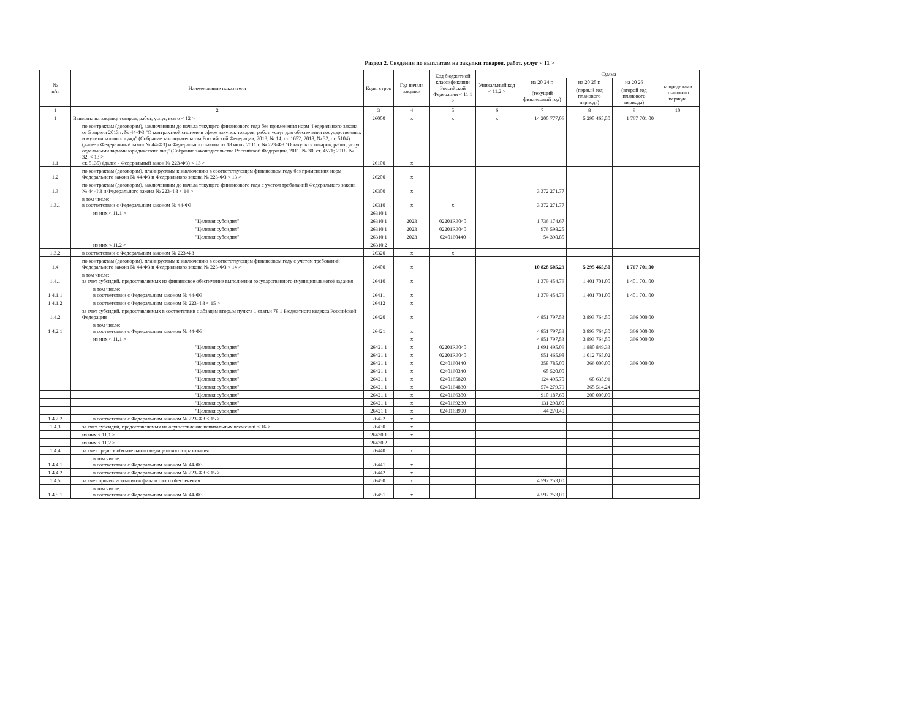Раздел 2. Сведения по выплатам на закупки товаров, работ, услуг < 11 >
| № п/п | Наименование показателя | Коды строк | Год начала закупки | Код бюджетной классификации Российской Федерации < 11.1 > | Уникальный код < 11.2 > | Сумма | | | |
| --- | --- | --- | --- | --- | --- | --- | --- | --- | --- |
| | | | | | | на 20 24 г. | на 20 25 г. | на 20 26 | за пределами планового периода |
| | | | | | | (текущий финансовый год) | (первый год планового периода) | (второй год планового периода) | |
| 1 | 2 | 3 | 4 | 5 | 6 | 7 | 8 | 9 | 10 |
| 1 | Выплаты на закупку товаров, работ, услуг, всего < 12 > | 26000 | x | x | x | 14 200 777,06 | 5 295 465,50 | 1 767 701,00 | |
| 1.1 | по контрактам (договорам), заключенным до начала текущего финансового года без применения норм Федерального закона от 5 апреля 2013 г. № 44-ФЗ "О контрактной системе в сфере закупок товаров, работ, услуг для обеспечения государственных и муниципальных нужд" (Собрание законодательства Российской Федерации, 2013, № 14, ст. 1652; 2018, № 32, ст. 5104) (далее - Федеральный закон № 44-ФЗ) и Федерального закона от 18 июля 2011 г. № 223-ФЗ "О закупках товаров, работ, услуг отдельными видами юридических лиц" (Собрание законодательства Российской Федерации, 2011, № 30, ст. 4571; 2018, № 32, < 13 > ст. 5135) (далее - Федеральный закон № 223-ФЗ) < 13 > | 26100 | x | | | | | | |
| 1.2 | по контрактам (договорам), планируемым к заключению в соответствующем финансовом году без применения норм Федерального закона № 44-ФЗ и Федерального закона № 223-ФЗ < 13 > | 26200 | x | | | | | | |
| 1.3 | по контрактам (договорам), заключенным до начала текущего финансового года с учетом требований Федерального закона № 44-ФЗ и Федерального закона № 223-ФЗ < 14 > | 26300 | x | | | 3 372 271,77 | | | |
| 1.3.1 | в том числе: в соответствии с Федеральным законом № 44-ФЗ | 26310 | x | x | | 3 372 271,77 | | | |
| | из них < 11.1 > | 26310.1 | | | | | | | |
| | "Целевая субсидия" | 26310.1 | 2023 | 02201R3040 | | 1 736 174,67 | | | |
| | "Целевая субсидия" | 26310.1 | 2023 | 02201R3040 | | 976 598,25 | | | |
| | "Целевая субсидия" | 26310.1 | 2023 | 0240160440 | | 54 398,85 | | | |
| | из них < 11.2 > | 26310.2 | | | | | | | |
| 1.3.2 | в соответствии с Федеральным законом № 223-ФЗ | 26320 | x | x | | | | | |
| 1.4 | по контрактам (договорам), планируемым к заключению в соответствующем финансовом году с учетом требований Федерального закона № 44-ФЗ и Федерального закона № 223-ФЗ < 14 > | 26400 | x | | | 10 828 505,29 | 5 295 465,50 | 1 767 701,00 | |
| 1.4.1 | в том числе: за счет субсидий, предоставляемых на финансовое обеспечение выполнения государственного (муниципального) задания | 26410 | x | | | 1 379 454,76 | 1 401 701,00 | 1 401 701,00 | |
| 1.4.1.1 | в том числе: в соответствии с Федеральным законом № 44-ФЗ | 26411 | x | | | 1 379 454,76 | 1 401 701,00 | 1 401 701,00 | |
| 1.4.1.2 | в соответствии с Федеральным законом № 223-ФЗ < 15 > | 26412 | x | | | | | | |
| 1.4.2 | за счет субсидий, предоставляемых в соответствии с абзацем вторым пункта 1 статьи 78.1 Бюджетного кодекса Российской Федерации | 26420 | x | | | 4 851 797,53 | 3 893 764,50 | 366 000,00 | |
| 1.4.2.1 | в том числе: в соответствии с Федеральным законом № 44-ФЗ | 26421 | x | | | 4 851 797,53 | 3 893 764,50 | 366 000,00 | |
| | из них < 11.1 > | | x | | | 4 851 797,53 | 3 893 764,50 | 366 000,00 | |
| | "Целевая субсидия" | 26421.1 | x | 02201R3040 | | 1 691 495,06 | 1 880 849,33 | | |
| | "Целевая субсидия" | 26421.1 | x | 02201R3040 | | 951 465,98 | 1 012 765,02 | | |
| | "Целевая субсидия" | 26421.1 | x | 0240160440 | | 358 785,00 | 366 000,00 | 366 000,00 | |
| | "Целевая субсидия" | 26421.1 | x | 0240160340 | | 65 520,00 | | | |
| | "Целевая субсидия" | 26421.1 | x | 0240165820 | | 124 495,70 | 68 635,91 | | |
| | "Целевая субсидия" | 26421.1 | x | 0240164830 | | 574 279,79 | 365 514,24 | | |
| | "Целевая субсидия" | 26421.1 | x | 0240166380 | | 910 187,60 | 200 000,00 | | |
| | "Целевая субсидия" | 26421.1 | x | 0240169230 | | 131 298,00 | | | |
| | "Целевая субсидия" | 26421.1 | x | 0240163900 | | 44 270,40 | | | |
| 1.4.2.2 | в соответствии с Федеральным законом № 223-ФЗ < 15 > | 26422 | x | | | | | | |
| 1.4.3 | за счет субсидий, предоставляемых на осуществление капитальных вложений < 16 > | 26430 | x | | | | | | |
| | из них < 11.1 > | 26430.1 | x | | | | | | |
| | из них < 11.2 > | 26430.2 | | | | | | | |
| 1.4.4 | за счет средств обязательного медицинского страхования | 26440 | x | | | | | | |
| 1.4.4.1 | в том числе: в соответствии с Федеральным законом № 44-ФЗ | 26441 | x | | | | | | |
| 1.4.4.2 | в соответствии с Федеральным законом № 223-ФЗ < 15 > | 26442 | x | | | | | | |
| 1.4.5 | за счет прочих источников финансового обеспечения | 26450 | x | | | 4 597 253,00 | | | |
| 1.4.5.1 | в том числе: в соответствии с Федеральным законом № 44-ФЗ | 26451 | x | | | 4 597 253,00 | | | |